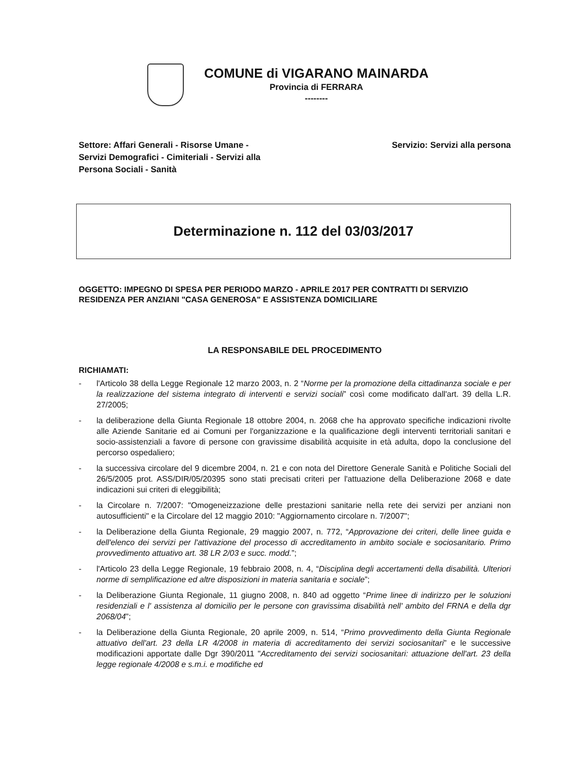COMUNE di VIGARANO MAINARDA
Provincia di FERRARA
--------
Settore: Affari Generali - Risorse Umane -
Servizi Demografici - Cimiteriali - Servizi alla
Persona Sociali - Sanità
Servizio: Servizi alla persona
Determinazione n. 112 del 03/03/2017
OGGETTO: IMPEGNO DI SPESA PER PERIODO MARZO - APRILE 2017 PER CONTRATTI DI SERVIZIO RESIDENZA PER ANZIANI "CASA GENEROSA" E ASSISTENZA DOMICILIARE
LA RESPONSABILE DEL PROCEDIMENTO
RICHIAMATI:
- l'Articolo 38 della Legge Regionale 12 marzo 2003, n. 2 “Norme per la promozione della cittadinanza sociale e per la realizzazione del sistema integrato di interventi e servizi sociali” così come modificato dall'art. 39 della L.R. 27/2005;
- la deliberazione della Giunta Regionale 18 ottobre 2004, n. 2068 che ha approvato specifiche indicazioni rivolte alle Aziende Sanitarie ed ai Comuni per l'organizzazione e la qualificazione degli interventi territoriali sanitari e socio-assistenziali a favore di persone con gravissime disabilità acquisite in età adulta, dopo la conclusione del percorso ospedaliero;
- la successiva circolare del 9 dicembre 2004, n. 21 e con nota del Direttore Generale Sanità e Politiche Sociali del 26/5/2005 prot. ASS/DIR/05/20395 sono stati precisati criteri per l'attuazione della Deliberazione 2068 e date indicazioni sui criteri di eleggibilità;
- la Circolare n. 7/2007: "Omogeneizzazione delle prestazioni sanitarie nella rete dei servizi per anziani non autosufficienti" e la Circolare del 12 maggio 2010: "Aggiornamento circolare n. 7/2007";
- la Deliberazione della Giunta Regionale, 29 maggio 2007, n. 772, “Approvazione dei criteri, delle linee guida e dell'elenco dei servizi per l'attivazione del processo di accreditamento in ambito sociale e sociosanitario. Primo provvedimento attuativo art. 38 LR 2/03 e succ. modd.”;
- l'Articolo 23 della Legge Regionale, 19 febbraio 2008, n. 4, “Disciplina degli accertamenti della disabilità. Ulteriori norme di semplificazione ed altre disposizioni in materia sanitaria e sociale”;
- la Deliberazione Giunta Regionale, 11 giugno 2008, n. 840 ad oggetto “Prime linee di indirizzo per le soluzioni residenziali e l' assistenza al domicilio per le persone con gravissima disabilità nell' ambito del FRNA e della dgr 2068/04”;
- la Deliberazione della Giunta Regionale, 20 aprile 2009, n. 514, “Primo provvedimento della Giunta Regionale attuativo dell'art. 23 della LR 4/2008 in materia di accreditamento dei servizi sociosanitari” e le successive modificazioni apportate dalle Dgr 390/2011 "Accreditamento dei servizi sociosanitari: attuazione dell'art. 23 della legge regionale 4/2008 e s.m.i. e modifiche ed